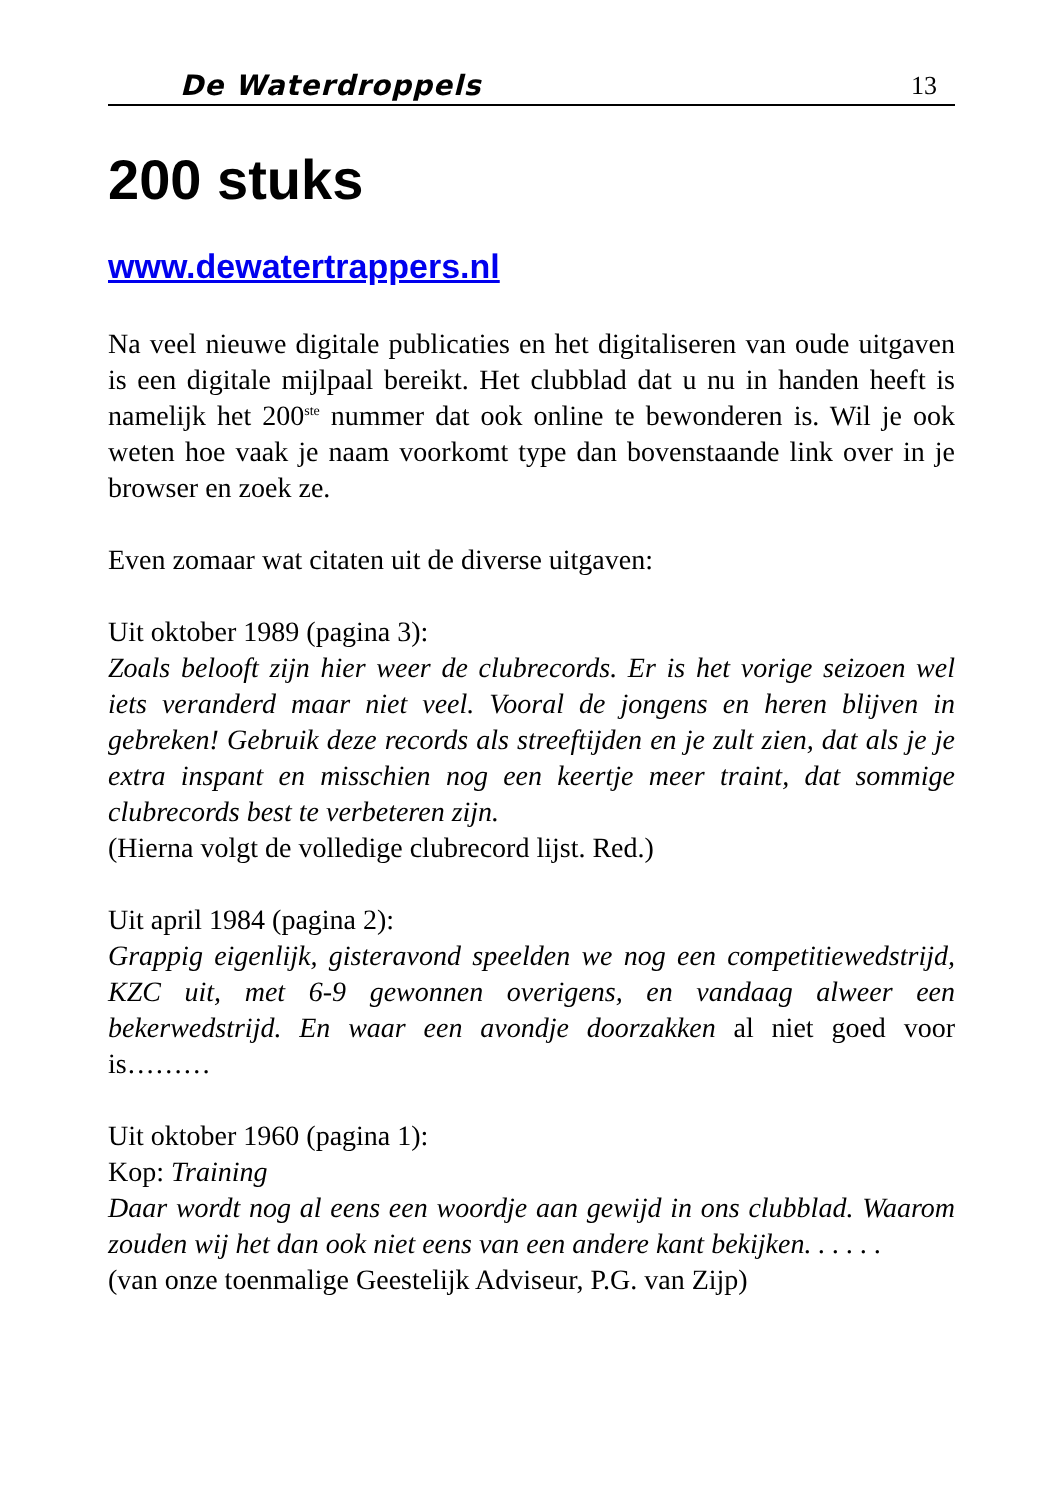De Waterdroppels 13
200 stuks
www.dewatertrappers.nl
Na veel nieuwe digitale publicaties en het digitaliseren van oude uitgaven is een digitale mijlpaal bereikt. Het clubblad dat u nu in handen heeft is namelijk het 200<sup>ste</sup> nummer dat ook online te bewonderen is. Wil je ook weten hoe vaak je naam voorkomt type dan bovenstaande link over in je browser en zoek ze.
Even zomaar wat citaten uit de diverse uitgaven:
Uit oktober 1989 (pagina 3):
Zoals belooft zijn hier weer de clubrecords. Er is het vorige seizoen wel iets veranderd maar niet veel. Vooral de jongens en heren blijven in gebreken! Gebruik deze records als streeftijden en je zult zien, dat als je je extra inspant en misschien nog een keertje meer traint, dat sommige clubrecords best te verbeteren zijn.
(Hierna volgt de volledige clubrecord lijst. Red.)
Uit april 1984 (pagina 2):
Grappig eigenlijk, gisteravond speelden we nog een competitiewedstrijd, KZC uit, met 6-9 gewonnen overigens, en vandaag alweer een bekerwedstrijd. En waar een avondje doorzakken al niet goed voor is………
Uit oktober 1960 (pagina 1):
Kop: Training
Daar wordt nog al eens een woordje aan gewijd in ons clubblad. Waarom zouden wij het dan ook niet eens van een andere kant bekijken. . . . . .
(van onze toenmalige Geestelijk Adviseur, P.G. van Zijp)